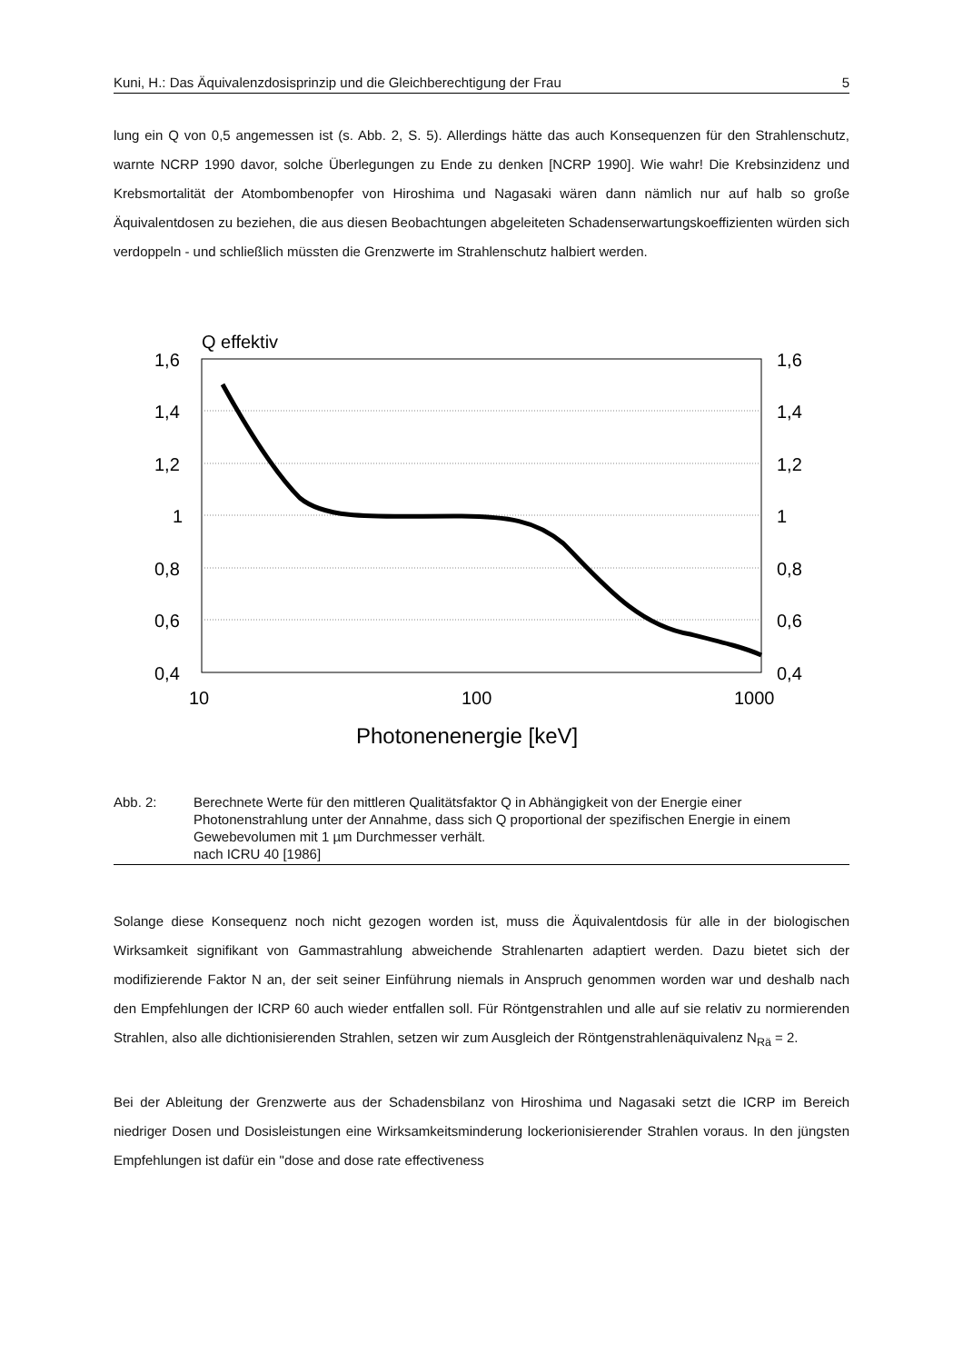Kuni, H.: Das Äquivalenzdosisprinzip und die Gleichberechtigung der Frau 5
lung ein Q von 0,5 angemessen ist (s. Abb. 2, S. 5). Allerdings hätte das auch Konsequenzen für den Strahlenschutz, warnte NCRP 1990 davor, solche Überlegungen zu Ende zu denken [NCRP 1990]. Wie wahr! Die Krebsinzidenz und Krebsmortalität der Atombombenopfer von Hiroshima und Nagasaki wären dann nämlich nur auf halb so große Äquivalentdosen zu beziehen, die aus diesen Beobachtungen abgeleiteten Schadenserwartungskoeffizienten würden sich verdoppeln - und schließlich müssten die Grenzwerte im Strahlenschutz halbiert werden.
Q effektiv
1,6
1,4
1,2
1
0,8
0,6
0,4
1,6
1,4
1,2
1
0,8
0,6
0,4
10
100
1000
Photonenenergie [keV]
Abb. 2: Berechnete Werte für den mittleren Qualitätsfaktor Q in Abhängigkeit von der Energie einer Photonenstrahlung unter der Annahme, dass sich Q proportional der spezifischen Energie in einem Gewebevolumen mit 1 µm Durchmesser verhält.
nach ICRU 40 [1986]
Solange diese Konsequenz noch nicht gezogen worden ist, muss die Äquivalentdosis für alle in der biologischen Wirksamkeit signifikant von Gammastrahlung abweichende Strahlenarten adaptiert werden. Dazu bietet sich der modifizierende Faktor N an, der seit seiner Einführung niemals in Anspruch genommen worden war und deshalb nach den Empfehlungen der ICRP 60 auch wieder entfallen soll. Für Röntgenstrahlen und alle auf sie relativ zu normierenden Strahlen, also alle dichtionisierenden Strahlen, setzen wir zum Ausgleich der Röntgenstrahlenäquivalenz N<sub>Rä</sub> = 2.
Bei der Ableitung der Grenzwerte aus der Schadensbilanz von Hiroshima und Nagasaki setzt die ICRP im Bereich niedriger Dosen und Dosisleistungen eine Wirksamkeitsminderung lockerionisierender Strahlen voraus. In den jüngsten Empfehlungen ist dafür ein "dose and dose rate effectiveness